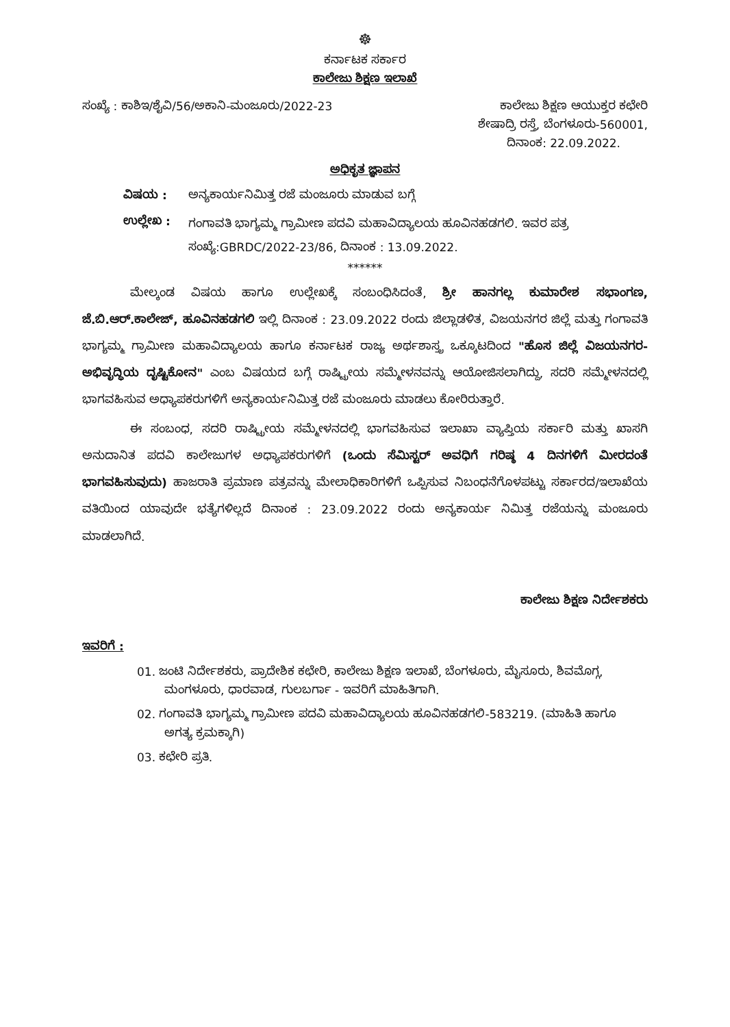☸
ಕರ್ನಾಟಕ ಸರ್ಕಾರ
ಕಾಲೇಜು ಶಿಕ್ಷಣ ಇಲಾಖೆ
ಸಂಖ್ಯೆ : ಕಾಶಿಇ/ಶೈವಿ/56/ಅಕಾನಿ-ಮಂಜೂರು/2022-23 ಕಾಲೇಜು ಶಿಕ್ಷಣ ಆಯುಕ್ತರ ಕಛೇರಿ
ಶೇಷಾದ್ರಿ ರಸ್ತೆ, ಬೆಂಗಳೂರು-560001,
ದಿನಾಂಕ: 22.09.2022.
ಅಧಿಕೃತ ಜ್ಞಾಪನ
ವಿಷಯ : ಅನ್ಯಕಾರ್ಯನಿಮಿತ್ತ ರಜೆ ಮಂಜೂರು ಮಾಡುವ ಬಗ್ಗೆ
ಉಲ್ಲೇಖ : ಗಂಗಾವತಿ ಭಾಗ್ಯಮ್ಮ ಗ್ರಾಮೀಣ ಪದವಿ ಮಹಾವಿದ್ಯಾಲಯ ಹೂವಿನಹಡಗಲಿ. ಇವರ ಪತ್ರ ಸಂಖ್ಯೆ:GBRDC/2022-23/86, ದಿನಾಂಕ : 13.09.2022.
******
ಮೇಲ್ಕಂಡ ವಿಷಯ ಹಾಗೂ ಉಲ್ಲೇಖಕ್ಕೆ ಸಂಬಂಧಿಸಿದಂತೆ, ಶ್ರೀ ಹಾನಗಲ್ಲ ಕುಮಾರೇಶ ಸಭಾಂಗಣ, ಜೆ.ಬಿ.ಆರ್.ಕಾಲೇಜ್, ಹೂವಿನಹಡಗಲಿ ಇಲ್ಲಿ ದಿನಾಂಕ : 23.09.2022 ರಂದು ಜಿಲ್ಲಾಡಳಿತ, ವಿಜಯನಗರ ಜಿಲ್ಲೆ ಮತ್ತು ಗಂಗಾವತಿ ಭಾಗ್ಯಮ್ಮ ಗ್ರಾಮೀಣ ಮಹಾವಿದ್ಯಾಲಯ ಹಾಗೂ ಕರ್ನಾಟಕ ರಾಜ್ಯ ಅರ್ಥಶಾಸ್ತ್ರ ಒಕ್ಕೂಟದಿಂದ "ಹೊಸ ಜಿಲ್ಲೆ ವಿಜಯನಗರ-ಅಭಿವೃದ್ಧಿಯ ದೃಷ್ಟಿಕೋನ" ಎಂಬ ವಿಷಯದ ಬಗ್ಗೆ ರಾಷ್ಟ್ರೀಯ ಸಮ್ಮೇಳನವನ್ನು ಆಯೋಜಿಸಲಾಗಿದ್ದು, ಸದರಿ ಸಮ್ಮೇಳನದಲ್ಲಿ ಭಾಗವಹಿಸುವ ಅಧ್ಯಾಪಕರುಗಳಿಗೆ ಅನ್ಯಕಾರ್ಯನಿಮಿತ್ತ ರಜೆ ಮಂಜೂರು ಮಾಡಲು ಕೋರಿರುತ್ತಾರೆ.
ಈ ಸಂಬಂಧ, ಸದರಿ ರಾಷ್ಟ್ರೀಯ ಸಮ್ಮೇಳನದಲ್ಲಿ ಭಾಗವಹಿಸುವ ಇಲಾಖಾ ವ್ಯಾಪ್ತಿಯ ಸರ್ಕಾರಿ ಮತ್ತು ಖಾಸಗಿ ಅನುದಾನಿತ ಪದವಿ ಕಾಲೇಜುಗಳ ಅಧ್ಯಾಪಕರುಗಳಿಗೆ (ಒಂದು ಸೆಮಿಸ್ಟರ್ ಅವಧಿಗೆ ಗರಿಷ್ಠ 4 ದಿನಗಳಿಗೆ ಮೀರದಂತೆ ಭಾಗವಹಿಸುವುದು) ಹಾಜರಾತಿ ಪ್ರಮಾಣ ಪತ್ರವನ್ನು ಮೇಲಾಧಿಕಾರಿಗಳಿಗೆ ಒಪ್ಪಿಸುವ ನಿಬಂಧನೆಗೊಳಪಟ್ಟು ಸರ್ಕಾರದ/ಇಲಾಖೆಯ ವತಿಯಿಂದ ಯಾವುದೇ ಭತ್ಯೆಗಳಿಲ್ಲದೆ ದಿನಾಂಕ : 23.09.2022 ರಂದು ಅನ್ಯಕಾರ್ಯ ನಿಮಿತ್ತ ರಜೆಯನ್ನು ಮಂಜೂರು ಮಾಡಲಾಗಿದೆ.
ಕಾಲೇಜು ಶಿಕ್ಷಣ ನಿರ್ದೇಶಕರು
ಇವರಿಗೆ :
01. ಜಂಟಿ ನಿರ್ದೇಶಕರು, ಪ್ರಾದೇಶಿಕ ಕಛೇರಿ, ಕಾಲೇಜು ಶಿಕ್ಷಣ ಇಲಾಖೆ, ಬೆಂಗಳೂರು, ಮೈಸೂರು, ಶಿವಮೊಗ್ಗ, ಮಂಗಳೂರು, ಧಾರವಾಡ, ಗುಲಬರ್ಗಾ - ಇವರಿಗೆ ಮಾಹಿತಿಗಾಗಿ.
02. ಗಂಗಾವತಿ ಭಾಗ್ಯಮ್ಮ ಗ್ರಾಮೀಣ ಪದವಿ ಮಹಾವಿದ್ಯಾಲಯ ಹೂವಿನಹಡಗಲಿ-583219. (ಮಾಹಿತಿ ಹಾಗೂ ಅಗತ್ಯ ಕ್ರಮಕ್ಕಾಗಿ)
03. ಕಛೇರಿ ಪ್ರತಿ.